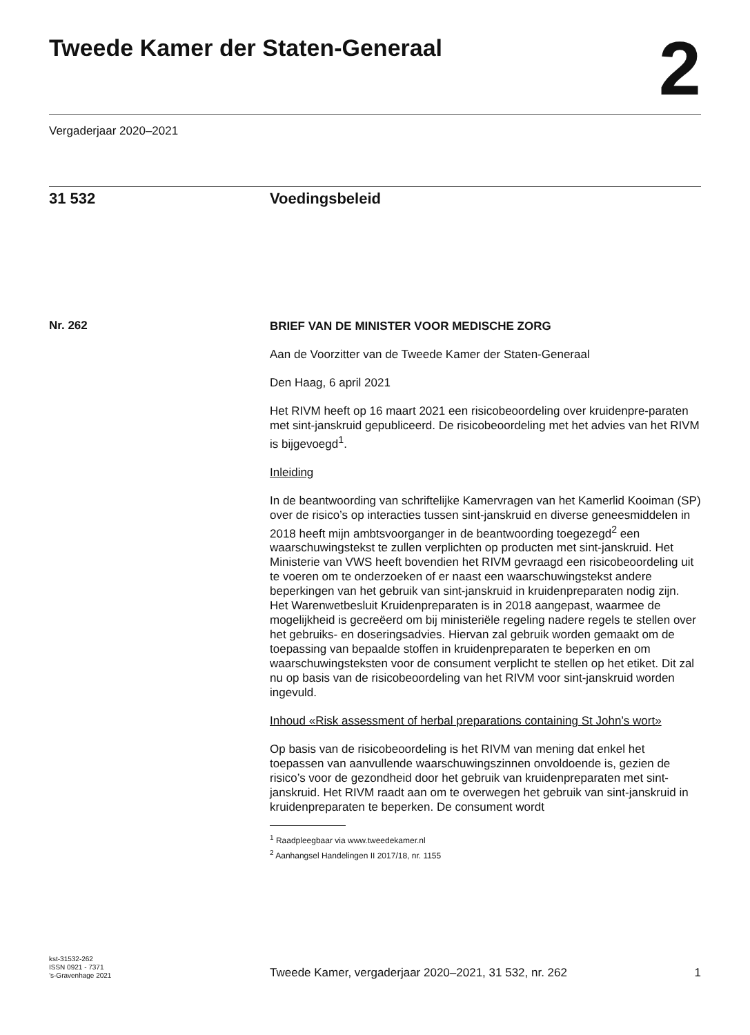Tweede Kamer der Staten-Generaal
2
Vergaderjaar 2020–2021
31 532 Voedingsbeleid
Nr. 262
BRIEF VAN DE MINISTER VOOR MEDISCHE ZORG
Aan de Voorzitter van de Tweede Kamer der Staten-Generaal
Den Haag, 6 april 2021
Het RIVM heeft op 16 maart 2021 een risicobeoordeling over kruidenpre-paraten met sint-janskruid gepubliceerd. De risicobeoordeling met het advies van het RIVM is bijgevoegd<sup>1</sup>.
Inleiding
In de beantwoording van schriftelijke Kamervragen van het Kamerlid Kooiman (SP) over de risico’s op interacties tussen sint-janskruid en diverse geneesmiddelen in 2018 heeft mijn ambtsvoorganger in de beantwoording toegezegd<sup>2</sup> een waarschuwingstekst te zullen verplichten op producten met sint-janskruid. Het Ministerie van VWS heeft bovendien het RIVM gevraagd een risicobeoordeling uit te voeren om te onderzoeken of er naast een waarschuwingstekst andere beperkingen van het gebruik van sint-janskruid in kruidenpreparaten nodig zijn.
Het Warenwetbesluit Kruidenpreparaten is in 2018 aangepast, waarmee de mogelijkheid is gecreëerd om bij ministeriële regeling nadere regels te stellen over het gebruiks- en doseringsadvies. Hiervan zal gebruik worden gemaakt om de toepassing van bepaalde stoffen in kruidenpreparaten te beperken en om waarschuwingsteksten voor de consument verplicht te stellen op het etiket. Dit zal nu op basis van de risicobeoordeling van het RIVM voor sint-janskruid worden ingevuld.
Inhoud «Risk assessment of herbal preparations containing St John’s wort»
Op basis van de risicobeoordeling is het RIVM van mening dat enkel het toepassen van aanvullende waarschuwingszinnen onvoldoende is, gezien de risico’s voor de gezondheid door het gebruik van kruidenpreparaten met sint-janskruid. Het RIVM raadt aan om te overwegen het gebruik van sint-janskruid in kruidenpreparaten te beperken. De consument wordt
<sup>1</sup> Raadpleegbaar via www.tweedekamer.nl
<sup>2</sup> Aanhangsel Handelingen II 2017/18, nr. 1155
kst-31532-262
ISSN 0921 - 7371
’s-Gravenhage 2021
Tweede Kamer, vergaderjaar 2020–2021, 31 532, nr. 262
1